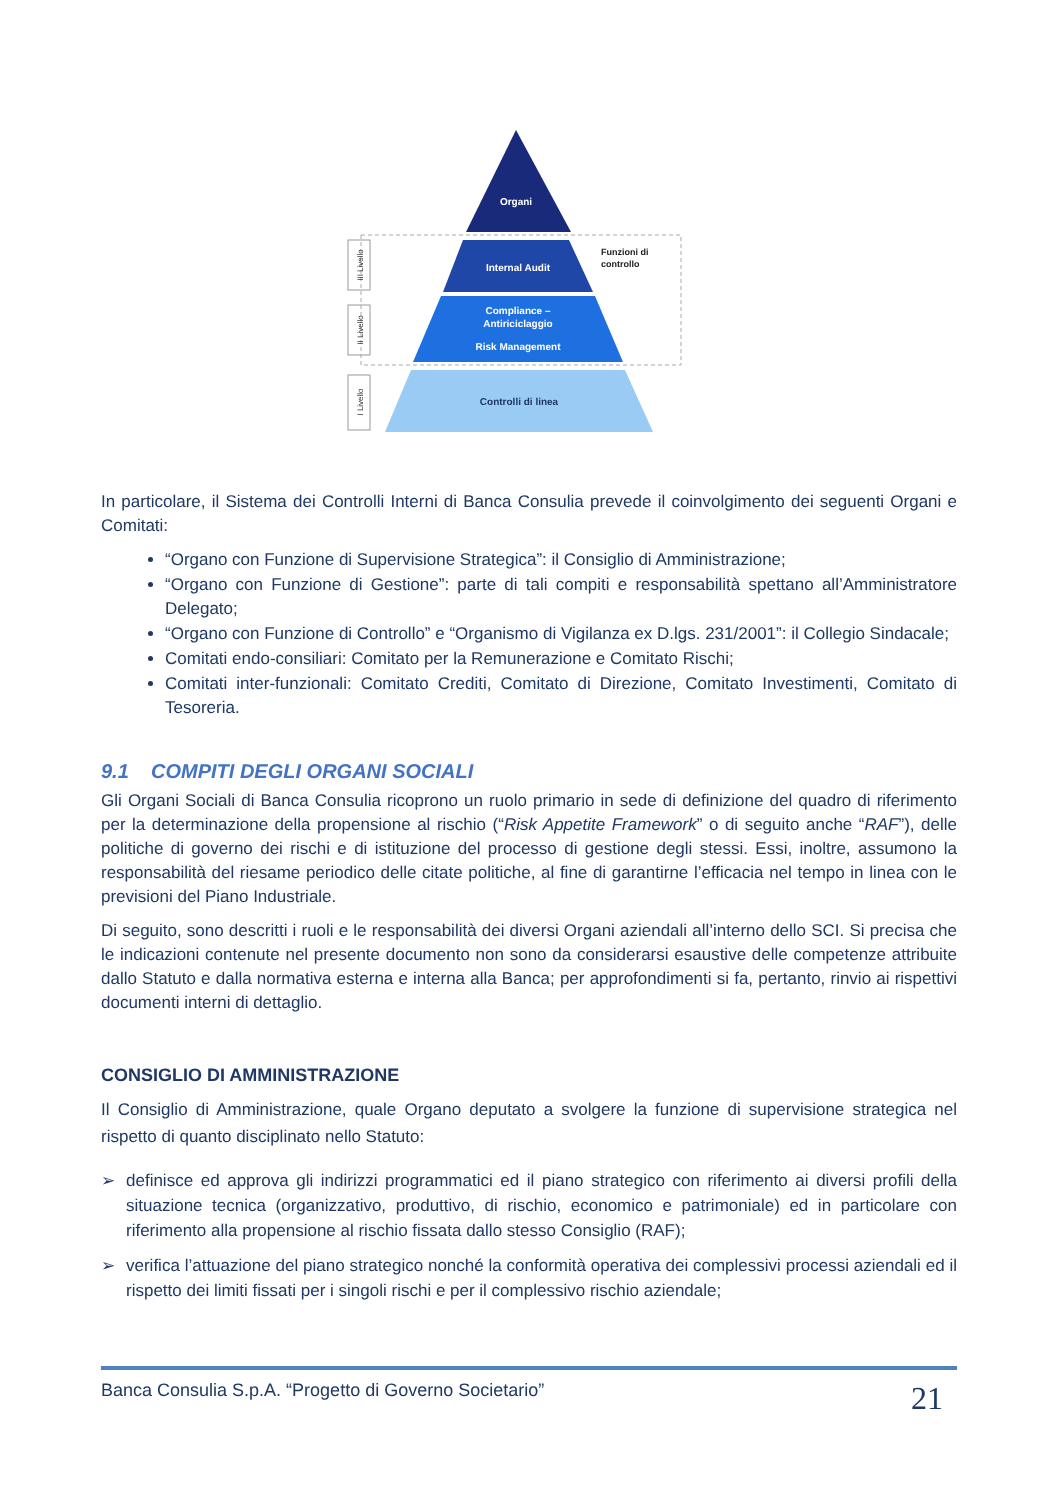Organi
Internal Audit
Compliance –
Antiriciclaggio
Risk Management
Controlli di linea
Funzioni di
controllo
III Livello
II Livello
I Livello
In particolare, il Sistema dei Controlli Interni di Banca Consulia prevede il coinvolgimento dei seguenti Organi e Comitati:
“Organo con Funzione di Supervisione Strategica”: il Consiglio di Amministrazione;
“Organo con Funzione di Gestione”: parte di tali compiti e responsabilità spettano all’Amministratore Delegato;
“Organo con Funzione di Controllo” e “Organismo di Vigilanza ex D.lgs. 231/2001”: il Collegio Sindacale;
Comitati endo-consiliari: Comitato per la Remunerazione e Comitato Rischi;
Comitati inter-funzionali: Comitato Crediti, Comitato di Direzione, Comitato Investimenti, Comitato di Tesoreria.
9.1 COMPITI DEGLI ORGANI SOCIALI
Gli Organi Sociali di Banca Consulia ricoprono un ruolo primario in sede di definizione del quadro di riferimento per la determinazione della propensione al rischio (“Risk Appetite Framework” o di seguito anche “RAF”), delle politiche di governo dei rischi e di istituzione del processo di gestione degli stessi. Essi, inoltre, assumono la responsabilità del riesame periodico delle citate politiche, al fine di garantirne l’efficacia nel tempo in linea con le previsioni del Piano Industriale.
Di seguito, sono descritti i ruoli e le responsabilità dei diversi Organi aziendali all’interno dello SCI. Si precisa che le indicazioni contenute nel presente documento non sono da considerarsi esaustive delle competenze attribuite dallo Statuto e dalla normativa esterna e interna alla Banca; per approfondimenti si fa, pertanto, rinvio ai rispettivi documenti interni di dettaglio.
CONSIGLIO DI AMMINISTRAZIONE
Il Consiglio di Amministrazione, quale Organo deputato a svolgere la funzione di supervisione strategica nel rispetto di quanto disciplinato nello Statuto:
➢ definisce ed approva gli indirizzi programmatici ed il piano strategico con riferimento ai diversi profili della situazione tecnica (organizzativo, produttivo, di rischio, economico e patrimoniale) ed in particolare con riferimento alla propensione al rischio fissata dallo stesso Consiglio (RAF);
➢ verifica l’attuazione del piano strategico nonché la conformità operativa dei complessivi processi aziendali ed il rispetto dei limiti fissati per i singoli rischi e per il complessivo rischio aziendale;
Banca Consulia S.p.A. “Progetto di Governo Societario” 21